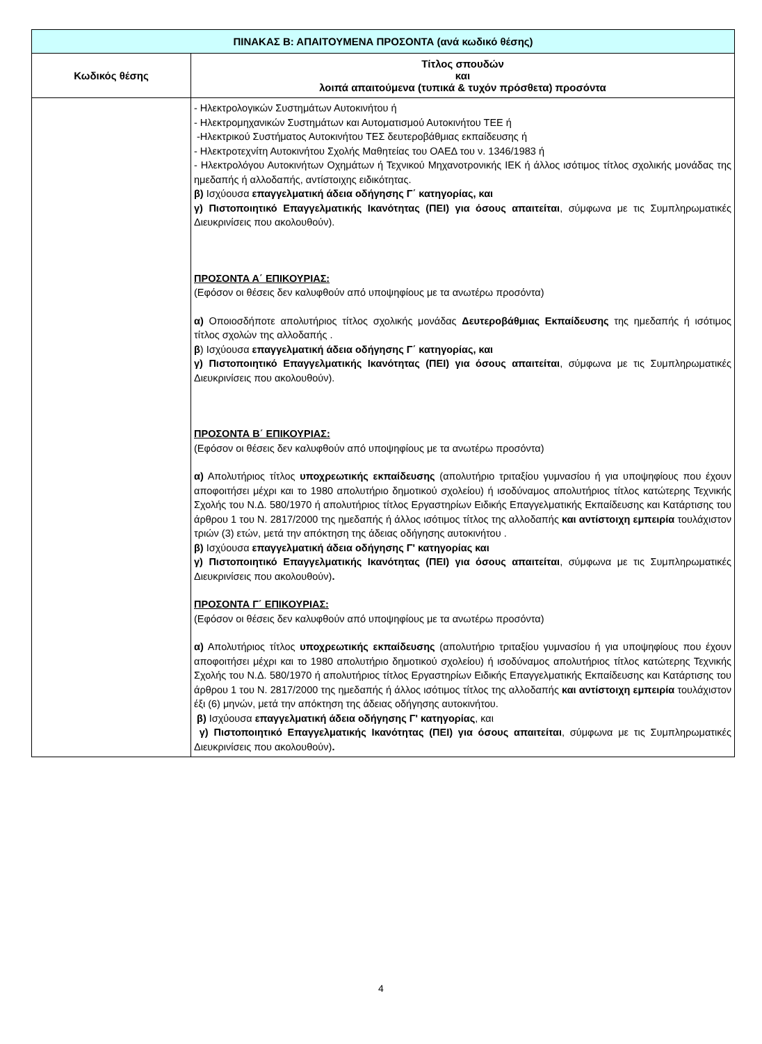| ΠΙΝΑΚΑΣ Β: ΑΠΑΙΤΟΥΜΕΝΑ ΠΡΟΣΟΝΤΑ (ανά κωδικό θέσης) | |
| Κωδικός θέσης | Τίτλος σπουδών και λοιπά απαιτούμενα (τυπικά & τυχόν πρόσθετα) προσόντα |
| | - Ηλεκτρολογικών Συστημάτων Αυτοκινήτου ή - Ηλεκτρομηχανικών Συστημάτων και Αυτοματισμού Αυτοκινήτου ΤΕΕ ή -Ηλεκτρικού Συστήματος Αυτοκινήτου ΤΕΣ δευτεροβάθμιας εκπαίδευσης ή - Ηλεκτροτεχνίτη Αυτοκινήτου Σχολής Μαθητείας του ΟΑΕΔ του ν. 1346/1983 ή - Ηλεκτρολόγου Αυτοκινήτων Οχημάτων ή Τεχνικού Μηχανοτρονικής ΙΕΚ ή άλλος ισότιμος τίτλος σχολικής μονάδας της ημεδαπής ή αλλοδαπής, αντίστοιχης ειδικότητας. β) Ισχύουσα επαγγελματική άδεια οδήγησης Γ΄ κατηγορίας, και γ) Πιστοποιητικό Επαγγελματικής Ικανότητας (ΠΕΙ) για όσους απαιτείται , σύμφωνα με τις Συμπληρωματικές Διευκρινίσεις που ακολουθούν). ΠΡΟΣΟΝΤΑ Α΄ ΕΠΙΚΟΥΡΙΑΣ: (Εφόσον οι θέσεις δεν καλυφθούν από υποψηφίους με τα ανωτέρω προσόντα) α) Οποιοσδήποτε απολυτήριος τίτλος σχολικής μονάδας Δευτεροβάθμιας Εκπαίδευσης της ημεδαπής ή ισότιμος τίτλος σχολών της αλλοδαπής . β ) Ισχύουσα επαγγελματική άδεια οδήγησης Γ΄ κατηγορίας, και γ) Πιστοποιητικό Επαγγελματικής Ικανότητας (ΠΕΙ) για όσους απαιτείται , σύμφωνα με τις Συμπληρωματικές Διευκρινίσεις που ακολουθούν). ΠΡΟΣΟΝΤΑ Β΄ ΕΠΙΚΟΥΡΙΑΣ: (Εφόσον οι θέσεις δεν καλυφθούν από υποψηφίους με τα ανωτέρω προσόντα) α) Απολυτήριος τίτλος υποχρεωτικής εκπαίδευσης (απολυτήριο τριταξίου γυμνασίου ή για υποψηφίους που έχουν αποφοιτήσει μέχρι και το 1980 απολυτήριο δημοτικού σχολείου) ή ισοδύναμος απολυτήριος τίτλος κατώτερης Τεχνικής Σχολής του Ν.Δ. 580/1970 ή απολυτήριος τίτλος Εργαστηρίων Ειδικής Επαγγελματικής Εκπαίδευσης και Κατάρτισης του άρθρου 1 του Ν. 2817/2000 της ημεδαπής ή άλλος ισότιμος τίτλος της αλλοδαπής και αντίστοιχη εμπειρία τουλάχιστον τριών (3) ετών, μετά την απόκτηση της άδειας οδήγησης αυτοκινήτου . β) Ισχύουσα επαγγελματική άδεια οδήγησης Γ' κατηγορίας και γ) Πιστοποιητικό Επαγγελματικής Ικανότητας (ΠΕΙ) για όσους απαιτείται , σύμφωνα με τις Συμπληρωματικές Διευκρινίσεις που ακολουθούν) . ΠΡΟΣΟΝΤΑ Γ΄ ΕΠΙΚΟΥΡΙΑΣ: (Εφόσον οι θέσεις δεν καλυφθούν από υποψηφίους με τα ανωτέρω προσόντα) α) Απολυτήριος τίτλος υποχρεωτικής εκπαίδευσης (απολυτήριο τριταξίου γυμνασίου ή για υποψηφίους που έχουν αποφοιτήσει μέχρι και το 1980 απολυτήριο δημοτικού σχολείου) ή ισοδύναμος απολυτήριος τίτλος κατώτερης Τεχνικής Σχολής του Ν.Δ. 580/1970 ή απολυτήριος τίτλος Εργαστηρίων Ειδικής Επαγγελματικής Εκπαίδευσης και Κατάρτισης του άρθρου 1 του Ν. 2817/2000 της ημεδαπής ή άλλος ισότιμος τίτλος της αλλοδαπής και αντίστοιχη εμπειρία τουλάχιστον έξι (6) μηνών, μετά την απόκτηση της άδειας οδήγησης αυτοκινήτου. β) Ισχύουσα επαγγελματική άδεια οδήγησης Γ' κατηγορίας , και γ) Πιστοποιητικό Επαγγελματικής Ικανότητας (ΠΕΙ) για όσους απαιτείται , σύμφωνα με τις Συμπληρωματικές Διευκρινίσεις που ακολουθούν) . |
4